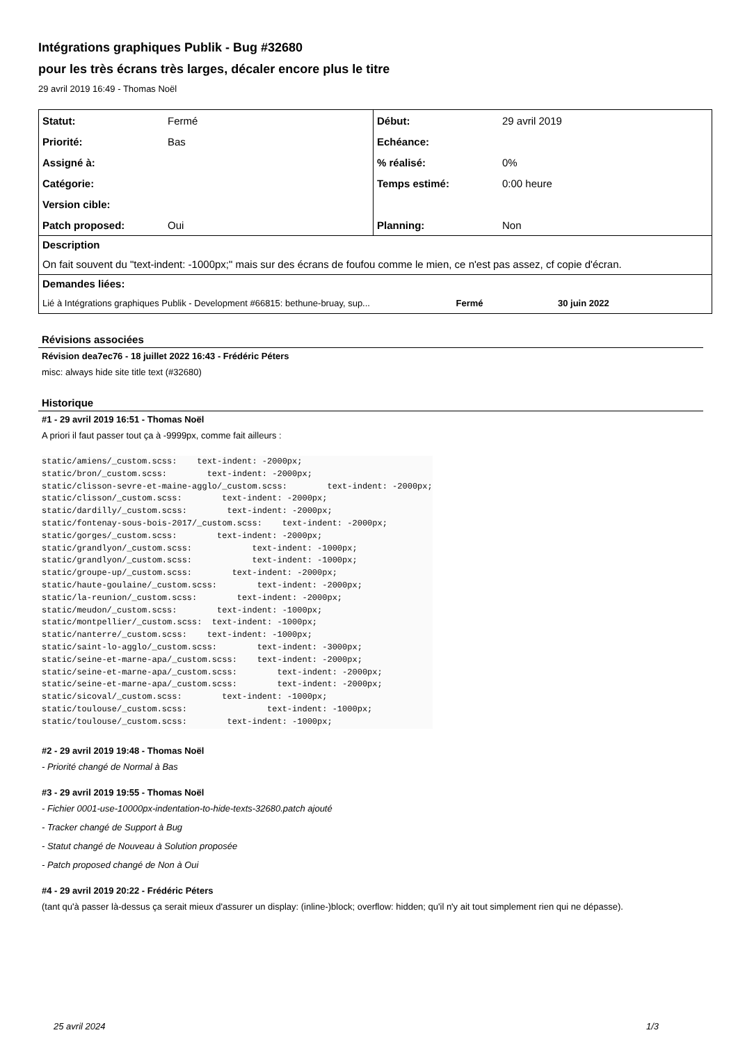Intégrations graphiques Publik - Bug #32680
pour les très écrans très larges, décaler encore plus le titre
29 avril 2019 16:49 - Thomas Noël
| Statut: | Fermé | Début: | 29 avril 2019 |
| Priorité: | Bas | Echéance: | |
| Assigné à: | | % réalisé: | 0% |
| Catégorie: | | Temps estimé: | 0:00 heure |
| Version cible: | | | |
| Patch proposed: | Oui | Planning: | Non |
| Description | | | |
| On fait souvent du "text-indent: -1000px;" mais sur des écrans de foufou comme le mien, ce n'est pas assez, cf copie d'écran. | | | |
| Demandes liées: | | | |
| Lié à Intégrations graphiques Publik - Development #66815: bethune-bruay, sup... Fermé | | | 30 juin 2022 |
Révisions associées
Révision dea7ec76 - 18 juillet 2022 16:43 - Frédéric Péters
misc: always hide site title text (#32680)
Historique
#1 - 29 avril 2019 16:51 - Thomas Noël
A priori il faut passer tout ça à -9999px, comme fait ailleurs :
static/amiens/_custom.scss:    text-indent: -2000px;
static/bron/_custom.scss:        text-indent: -2000px;
static/clisson-sevre-et-maine-agglo/_custom.scss:        text-indent: -2000px;
static/clisson/_custom.scss:        text-indent: -2000px;
static/dardilly/_custom.scss:        text-indent: -2000px;
static/fontenay-sous-bois-2017/_custom.scss:    text-indent: -2000px;
static/gorges/_custom.scss:        text-indent: -2000px;
static/grandlyon/_custom.scss:            text-indent: -1000px;
static/grandlyon/_custom.scss:            text-indent: -1000px;
static/groupe-up/_custom.scss:        text-indent: -2000px;
static/haute-goulaine/_custom.scss:        text-indent: -2000px;
static/la-reunion/_custom.scss:        text-indent: -2000px;
static/meudon/_custom.scss:        text-indent: -1000px;
static/montpellier/_custom.scss:  text-indent: -1000px;
static/nanterre/_custom.scss:    text-indent: -1000px;
static/saint-lo-agglo/_custom.scss:        text-indent: -3000px;
static/seine-et-marne-apa/_custom.scss:    text-indent: -2000px;
static/seine-et-marne-apa/_custom.scss:        text-indent: -2000px;
static/seine-et-marne-apa/_custom.scss:        text-indent: -2000px;
static/sicoval/_custom.scss:        text-indent: -1000px;
static/toulouse/_custom.scss:                text-indent: -1000px;
static/toulouse/_custom.scss:        text-indent: -1000px;
#2 - 29 avril 2019 19:48 - Thomas Noël
- Priorité changé de Normal à Bas
#3 - 29 avril 2019 19:55 - Thomas Noël
- Fichier 0001-use-10000px-indentation-to-hide-texts-32680.patch ajouté
- Tracker changé de Support à Bug
- Statut changé de Nouveau à Solution proposée
- Patch proposed changé de Non à Oui
#4 - 29 avril 2019 20:22 - Frédéric Péters
(tant qu'à passer là-dessus ça serait mieux d'assurer un display: (inline-)block; overflow: hidden; qu'il n'y ait tout simplement rien qui ne dépasse).
25 avril 2024 1/3